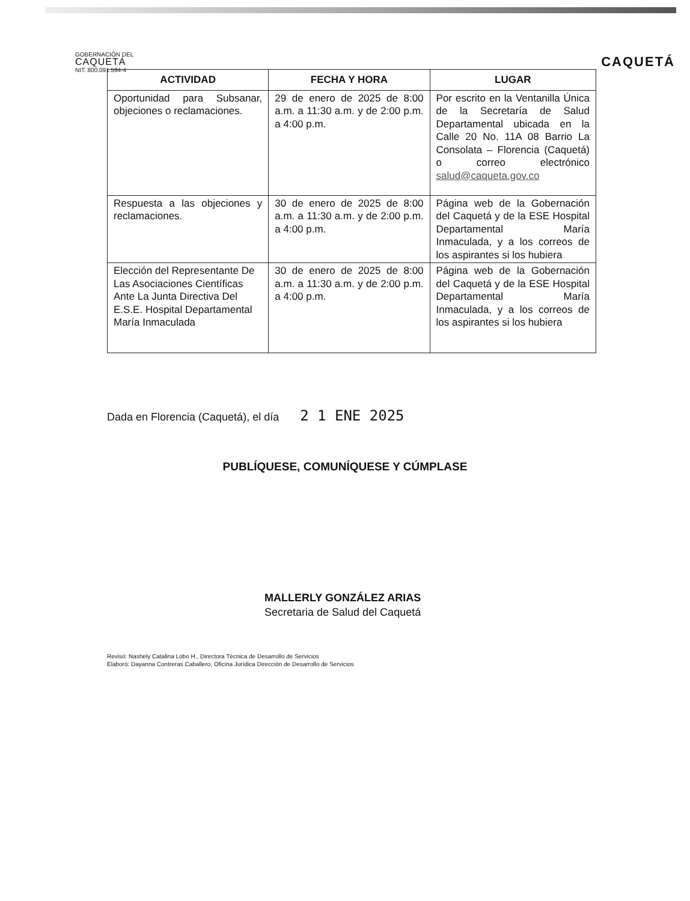GOBERNACIÓN DEL
CAQUETÁ
NIT: 800.091.594-4
CAQUETÁ
| ACTIVIDAD | FECHA Y HORA | LUGAR |
| --- | --- | --- |
| Oportunidad para Subsanar, objeciones o reclamaciones. | 29 de enero de 2025 de 8:00 a.m. a 11:30 a.m. y de 2:00 p.m. a 4:00 p.m. | Por escrito en la Ventanilla Única de la Secretaría de Salud Departamental ubicada en la Calle 20 No. 11A 08 Barrio La Consolata – Florencia (Caquetá) o correo electrónico salud@caqueta.gov.co |
| Respuesta a las objeciones y reclamaciones. | 30 de enero de 2025 de 8:00 a.m. a 11:30 a.m. y de 2:00 p.m. a 4:00 p.m. | Página web de la Gobernación del Caquetá y de la ESE Hospital Departamental María Inmaculada, y a los correos de los aspirantes si los hubiera |
| Elección del Representante De Las Asociaciones Científicas Ante La Junta Directiva Del E.S.E. Hospital Departamental María Inmaculada | 30 de enero de 2025 de 8:00 a.m. a 11:30 a.m. y de 2:00 p.m. a 4:00 p.m. | Página web de la Gobernación del Caquetá y de la ESE Hospital Departamental María Inmaculada, y a los correos de los aspirantes si los hubiera |
Dada en Florencia (Caquetá), el día 2 1 ENE 2025
PUBLÍQUESE, COMUNÍQUESE Y CÚMPLASE
MALLERLY GONZÁLEZ ARIAS
Secretaria de Salud del Caquetá
Revisó: Nashely Catalina Lobo H., Directora Técnica de Desarrollo de Servicios
Elaboró: Dayanna Contreras Caballero, Oficina Jurídica Dirección de Desarrollo de Servicios